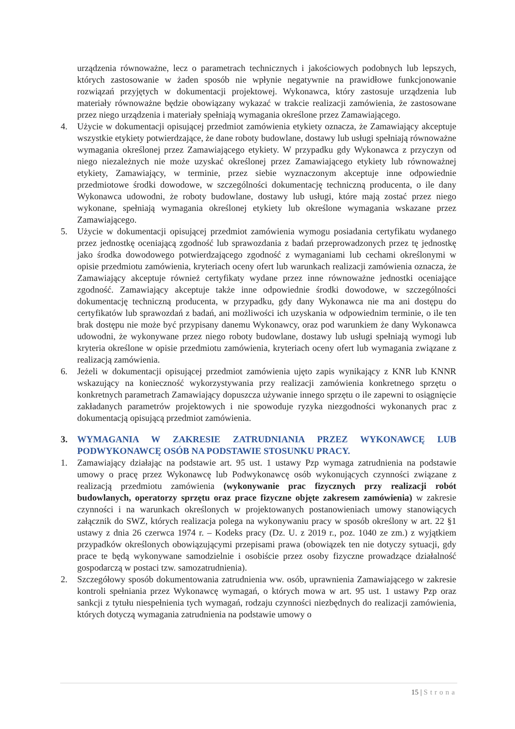urządzenia równoważne, lecz o parametrach technicznych i jakościowych podobnych lub lepszych, których zastosowanie w żaden sposób nie wpłynie negatywnie na prawidłowe funkcjonowanie rozwiązań przyjętych w dokumentacji projektowej. Wykonawca, który zastosuje urządzenia lub materiały równoważne będzie obowiązany wykazać w trakcie realizacji zamówienia, że zastosowane przez niego urządzenia i materiały spełniają wymagania określone przez Zamawiającego.
4. Użycie w dokumentacji opisującej przedmiot zamówienia etykiety oznacza, że Zamawiający akceptuje wszystkie etykiety potwierdzające, że dane roboty budowlane, dostawy lub usługi spełniają równoważne wymagania określonej przez Zamawiającego etykiety. W przypadku gdy Wykonawca z przyczyn od niego niezależnych nie może uzyskać określonej przez Zamawiającego etykiety lub równoważnej etykiety, Zamawiający, w terminie, przez siebie wyznaczonym akceptuje inne odpowiednie przedmiotowe środki dowodowe, w szczególności dokumentację techniczną producenta, o ile dany Wykonawca udowodni, że roboty budowlane, dostawy lub usługi, które mają zostać przez niego wykonane, spełniają wymagania określonej etykiety lub określone wymagania wskazane przez Zamawiającego.
5. Użycie w dokumentacji opisującej przedmiot zamówienia wymogu posiadania certyfikatu wydanego przez jednostkę oceniającą zgodność lub sprawozdania z badań przeprowadzonych przez tę jednostkę jako środka dowodowego potwierdzającego zgodność z wymaganiami lub cechami określonymi w opisie przedmiotu zamówienia, kryteriach oceny ofert lub warunkach realizacji zamówienia oznacza, że Zamawiający akceptuje również certyfikaty wydane przez inne równoważne jednostki oceniające zgodność. Zamawiający akceptuje także inne odpowiednie środki dowodowe, w szczególności dokumentację techniczną producenta, w przypadku, gdy dany Wykonawca nie ma ani dostępu do certyfikatów lub sprawozdań z badań, ani możliwości ich uzyskania w odpowiednim terminie, o ile ten brak dostępu nie może być przypisany danemu Wykonawcy, oraz pod warunkiem że dany Wykonawca udowodni, że wykonywane przez niego roboty budowlane, dostawy lub usługi spełniają wymogi lub kryteria określone w opisie przedmiotu zamówienia, kryteriach oceny ofert lub wymagania związane z realizacją zamówienia.
6. Jeżeli w dokumentacji opisującej przedmiot zamówienia ujęto zapis wynikający z KNR lub KNNR wskazujący na konieczność wykorzystywania przy realizacji zamówienia konkretnego sprzętu o konkretnych parametrach Zamawiający dopuszcza używanie innego sprzętu o ile zapewni to osiągnięcie zakładanych parametrów projektowych i nie spowoduje ryzyka niezgodności wykonanych prac z dokumentacją opisującą przedmiot zamówienia.
3. WYMAGANIA W ZAKRESIE ZATRUDNIANIA PRZEZ WYKONAWCĘ LUB PODWYKONAWCĘ OSÓB NA PODSTAWIE STOSUNKU PRACY.
1. Zamawiający działając na podstawie art. 95 ust. 1 ustawy Pzp wymaga zatrudnienia na podstawie umowy o pracę przez Wykonawcę lub Podwykonawcę osób wykonujących czynności związane z realizacją przedmiotu zamówienia (wykonywanie prac fizycznych przy realizacji robót budowlanych, operatorzy sprzętu oraz prace fizyczne objęte zakresem zamówienia) w zakresie czynności i na warunkach określonych w projektowanych postanowieniach umowy stanowiących załącznik do SWZ, których realizacja polega na wykonywaniu pracy w sposób określony w art. 22 §1 ustawy z dnia 26 czerwca 1974 r. – Kodeks pracy (Dz. U. z 2019 r., poz. 1040 ze zm.) z wyjątkiem przypadków określonych obowiązującymi przepisami prawa (obowiązek ten nie dotyczy sytuacji, gdy prace te będą wykonywane samodzielnie i osobiście przez osoby fizyczne prowadzące działalność gospodarczą w postaci tzw. samozatrudnienia).
2. Szczegółowy sposób dokumentowania zatrudnienia ww. osób, uprawnienia Zamawiającego w zakresie kontroli spełniania przez Wykonawcę wymagań, o których mowa w art. 95 ust. 1 ustawy Pzp oraz sankcji z tytułu niespełnienia tych wymagań, rodzaju czynności niezbędnych do realizacji zamówienia, których dotyczą wymagania zatrudnienia na podstawie umowy o
15 | Strona